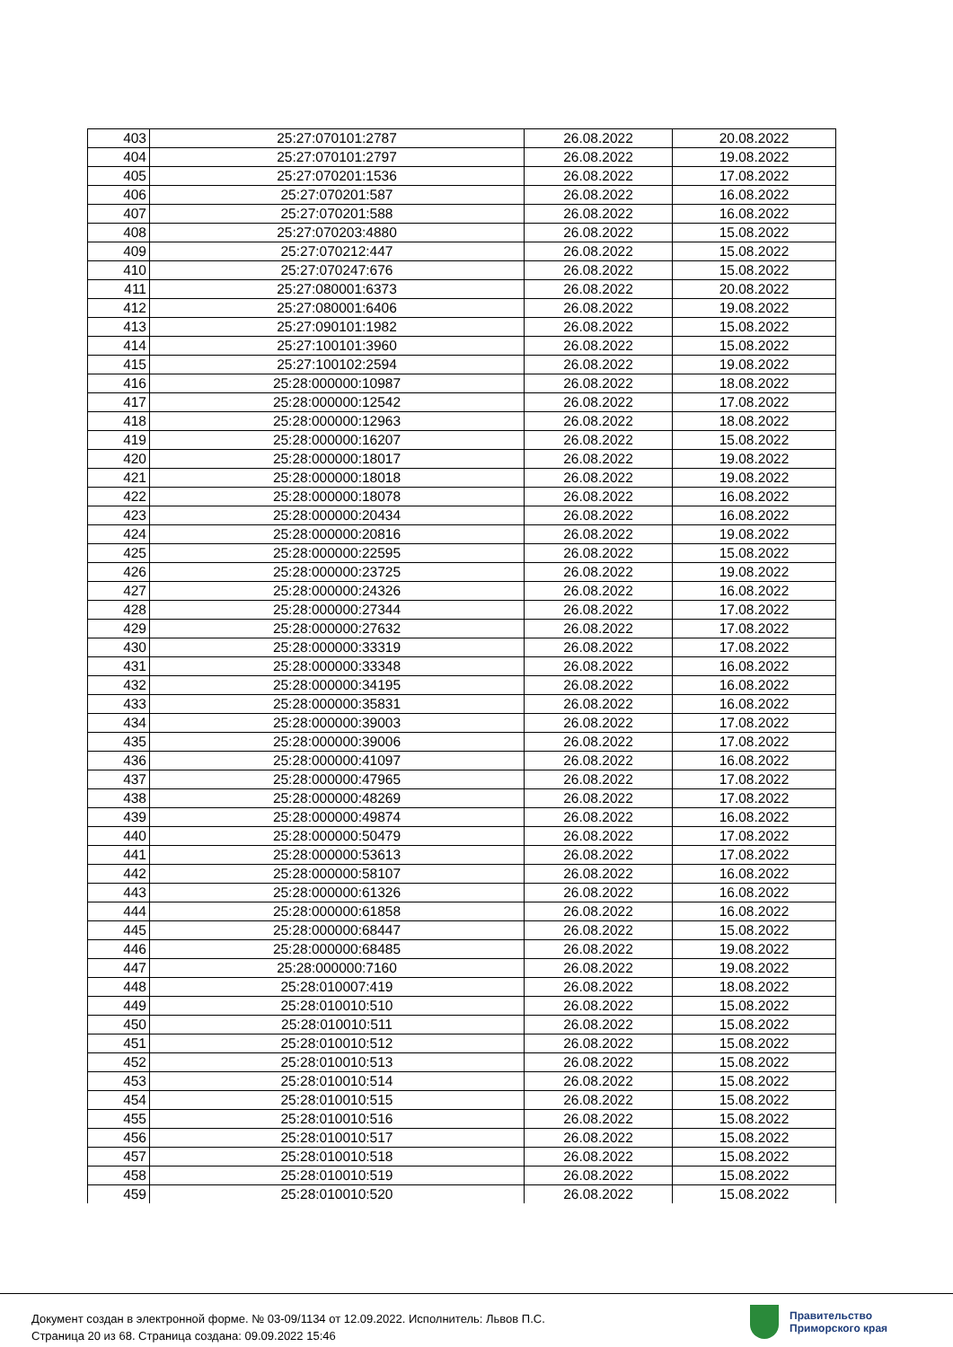| 403 | 25:27:070101:2787 | 26.08.2022 | 20.08.2022 |
| 404 | 25:27:070101:2797 | 26.08.2022 | 19.08.2022 |
| 405 | 25:27:070201:1536 | 26.08.2022 | 17.08.2022 |
| 406 | 25:27:070201:587 | 26.08.2022 | 16.08.2022 |
| 407 | 25:27:070201:588 | 26.08.2022 | 16.08.2022 |
| 408 | 25:27:070203:4880 | 26.08.2022 | 15.08.2022 |
| 409 | 25:27:070212:447 | 26.08.2022 | 15.08.2022 |
| 410 | 25:27:070247:676 | 26.08.2022 | 15.08.2022 |
| 411 | 25:27:080001:6373 | 26.08.2022 | 20.08.2022 |
| 412 | 25:27:080001:6406 | 26.08.2022 | 19.08.2022 |
| 413 | 25:27:090101:1982 | 26.08.2022 | 15.08.2022 |
| 414 | 25:27:100101:3960 | 26.08.2022 | 15.08.2022 |
| 415 | 25:27:100102:2594 | 26.08.2022 | 19.08.2022 |
| 416 | 25:28:000000:10987 | 26.08.2022 | 18.08.2022 |
| 417 | 25:28:000000:12542 | 26.08.2022 | 17.08.2022 |
| 418 | 25:28:000000:12963 | 26.08.2022 | 18.08.2022 |
| 419 | 25:28:000000:16207 | 26.08.2022 | 15.08.2022 |
| 420 | 25:28:000000:18017 | 26.08.2022 | 19.08.2022 |
| 421 | 25:28:000000:18018 | 26.08.2022 | 19.08.2022 |
| 422 | 25:28:000000:18078 | 26.08.2022 | 16.08.2022 |
| 423 | 25:28:000000:20434 | 26.08.2022 | 16.08.2022 |
| 424 | 25:28:000000:20816 | 26.08.2022 | 19.08.2022 |
| 425 | 25:28:000000:22595 | 26.08.2022 | 15.08.2022 |
| 426 | 25:28:000000:23725 | 26.08.2022 | 19.08.2022 |
| 427 | 25:28:000000:24326 | 26.08.2022 | 16.08.2022 |
| 428 | 25:28:000000:27344 | 26.08.2022 | 17.08.2022 |
| 429 | 25:28:000000:27632 | 26.08.2022 | 17.08.2022 |
| 430 | 25:28:000000:33319 | 26.08.2022 | 17.08.2022 |
| 431 | 25:28:000000:33348 | 26.08.2022 | 16.08.2022 |
| 432 | 25:28:000000:34195 | 26.08.2022 | 16.08.2022 |
| 433 | 25:28:000000:35831 | 26.08.2022 | 16.08.2022 |
| 434 | 25:28:000000:39003 | 26.08.2022 | 17.08.2022 |
| 435 | 25:28:000000:39006 | 26.08.2022 | 17.08.2022 |
| 436 | 25:28:000000:41097 | 26.08.2022 | 16.08.2022 |
| 437 | 25:28:000000:47965 | 26.08.2022 | 17.08.2022 |
| 438 | 25:28:000000:48269 | 26.08.2022 | 17.08.2022 |
| 439 | 25:28:000000:49874 | 26.08.2022 | 16.08.2022 |
| 440 | 25:28:000000:50479 | 26.08.2022 | 17.08.2022 |
| 441 | 25:28:000000:53613 | 26.08.2022 | 17.08.2022 |
| 442 | 25:28:000000:58107 | 26.08.2022 | 16.08.2022 |
| 443 | 25:28:000000:61326 | 26.08.2022 | 16.08.2022 |
| 444 | 25:28:000000:61858 | 26.08.2022 | 16.08.2022 |
| 445 | 25:28:000000:68447 | 26.08.2022 | 15.08.2022 |
| 446 | 25:28:000000:68485 | 26.08.2022 | 19.08.2022 |
| 447 | 25:28:000000:7160 | 26.08.2022 | 19.08.2022 |
| 448 | 25:28:010007:419 | 26.08.2022 | 18.08.2022 |
| 449 | 25:28:010010:510 | 26.08.2022 | 15.08.2022 |
| 450 | 25:28:010010:511 | 26.08.2022 | 15.08.2022 |
| 451 | 25:28:010010:512 | 26.08.2022 | 15.08.2022 |
| 452 | 25:28:010010:513 | 26.08.2022 | 15.08.2022 |
| 453 | 25:28:010010:514 | 26.08.2022 | 15.08.2022 |
| 454 | 25:28:010010:515 | 26.08.2022 | 15.08.2022 |
| 455 | 25:28:010010:516 | 26.08.2022 | 15.08.2022 |
| 456 | 25:28:010010:517 | 26.08.2022 | 15.08.2022 |
| 457 | 25:28:010010:518 | 26.08.2022 | 15.08.2022 |
| 458 | 25:28:010010:519 | 26.08.2022 | 15.08.2022 |
| 459 | 25:28:010010:520 | 26.08.2022 | 15.08.2022 |
Документ создан в электронной форме. № 03-09/1134 от 12.09.2022. Исполнитель: Львов П.С.
Страница 20 из 68. Страница создана: 09.09.2022 15:46
Правительство
Приморского края